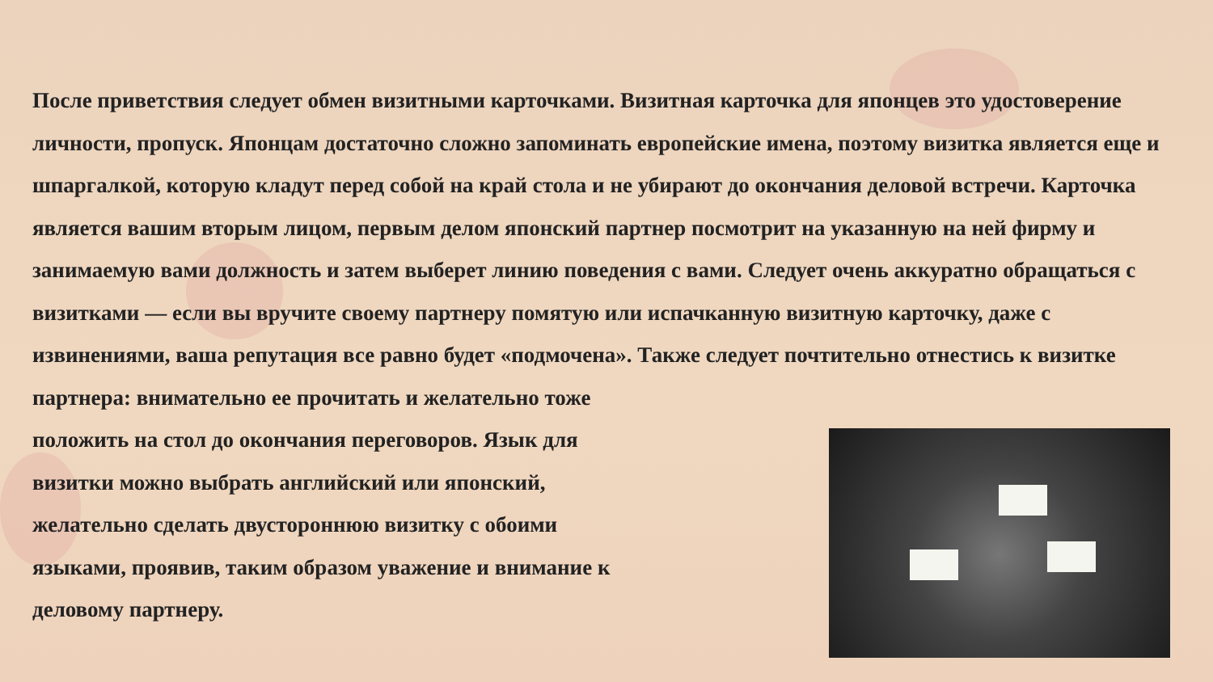После приветствия следует обмен визитными карточками. Визитная карточка для японцев это удостоверение личности, пропуск. Японцам достаточно сложно запоминать европейские имена, поэтому визитка является еще и шпаргалкой, которую кладут перед собой на край стола и не убирают до окончания деловой встречи. Карточка является вашим вторым лицом, первым делом японский партнер посмотрит на указанную на ней фирму и занимаемую вами должность и затем выберет линию поведения с вами. Следует очень аккуратно обращаться с визитками — если вы вручите своему партнеру помятую или испачканную визитную карточку, даже с извинениями, ваша репутация все равно будет «подмочена». Также следует почтительно отнестись к визитке партнера: внимательно ее прочитать и желательно тоже
положить на стол до окончания переговоров. Язык для визитки можно выбрать английский или японский, желательно сделать двустороннюю визитку с обоими языками, проявив, таким образом уважение и внимание к деловому партнеру.